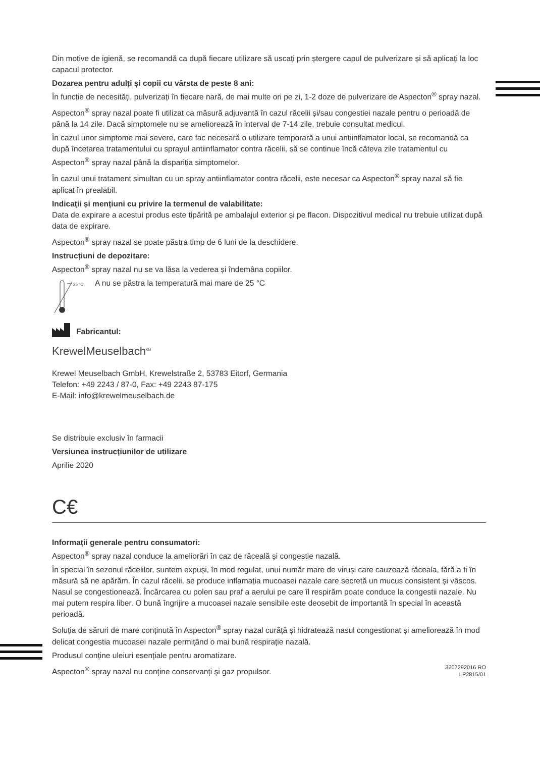Din motive de igienă, se recomandă ca după fiecare utilizare să uscați prin ștergere capul de pulverizare și să aplicați la loc capacul protector.
Dozarea pentru adulți și copii cu vârsta de peste 8 ani:
În funcție de necesități, pulverizați în fiecare nară, de mai multe ori pe zi, 1-2 doze de pulverizare de Aspecton<sup>®</sup> spray nazal.
Aspecton<sup>®</sup> spray nazal poate fi utilizat ca măsură adjuvantă în cazul răcelii și/sau congestiei nazale pentru o perioadă de până la 14 zile. Dacă simptomele nu se ameliorează în interval de 7-14 zile, trebuie consultat medicul.
În cazul unor simptome mai severe, care fac necesară o utilizare temporară a unui antiinflamator local, se recomandă ca după încetarea tratamentului cu sprayul antiinflamator contra răcelii, să se continue încă câteva zile tratamentul cu Aspecton<sup>®</sup> spray nazal până la dispariția simptomelor.
În cazul unui tratament simultan cu un spray antiinflamator contra răcelii, este necesar ca Aspecton<sup>®</sup> spray nazal să fie aplicat în prealabil.
Indicații și mențiuni cu privire la termenul de valabilitate:
Data de expirare a acestui produs este tipărită pe ambalajul exterior și pe flacon. Dispozitivul medical nu trebuie utilizat după data de expirare.
Aspecton<sup>®</sup> spray nazal se poate păstra timp de 6 luni de la deschidere.
Instrucțiuni de depozitare:
Aspecton<sup>®</sup> spray nazal nu se va lăsa la vederea și îndemâna copiilor.
25 °C
A nu se păstra la temperatură mai mare de 25 °C
Fabricantul:
KrewelMeuselbach<sup>KM</sup>
Krewel Meuselbach GmbH, Krewelstraße 2, 53783 Eitorf, Germania
Telefon: +49 2243 / 87-0, Fax: +49 2243 87-175
E-Mail: info@krewelmeuselbach.de
Se distribuie exclusiv în farmacii
Versiunea instrucțiunilor de utilizare
Aprilie 2020
C€
Informații generale pentru consumatori:
Aspecton<sup>®</sup> spray nazal conduce la ameliorări în caz de răceală și congestie nazală.
În special în sezonul răcelilor, suntem expuși, în mod regulat, unui număr mare de viruși care cauzează răceala, fără a fi în măsură să ne apărăm. În cazul răcelii, se produce inflamația mucoasei nazale care secretă un mucus consistent și vâscos. Nasul se congestionează. Încărcarea cu polen sau praf a aerului pe care îl respirăm poate conduce la congestii nazale. Nu mai putem respira liber. O bună îngrijire a mucoasei nazale sensibile este deo­sebit de importantă în special în această perioadă.
Soluția de săruri de mare conținută în Aspecton<sup>®</sup> spray nazal curăță și hidratează nasul congestionat și ameliorează în mod delicat congestia mucoasei nazale permițând o mai bună respirație nazală.
Produsul conține uleiuri esențiale pentru aromatizare.
Aspecton<sup>®</sup> spray nazal nu conține conservanți și gaz propulsor. 3207292016 RO
LP2815/01